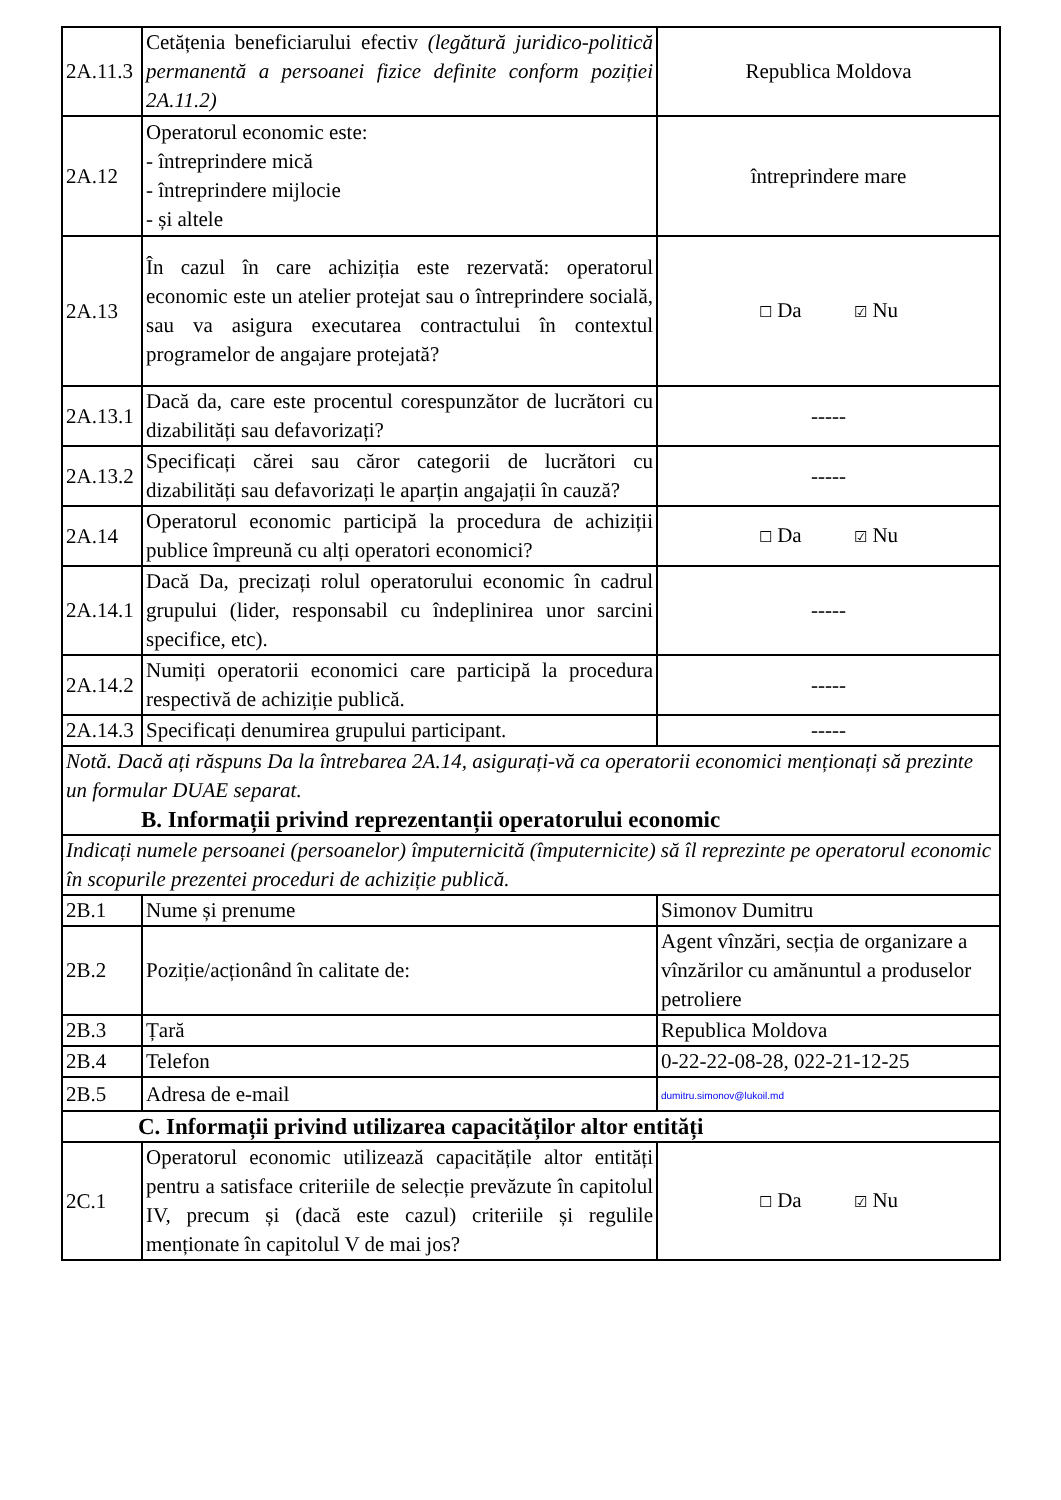| 2A.11.3 | Cetățenia beneficiarului efectiv (legătură juridico-politică permanentă a persoanei fizice definite conform poziției 2A.11.2) | Republica Moldova |
| 2A.12 | Operatorul economic este: - întreprindere mică - întreprindere mijlocie - și altele | întreprindere mare |
| 2A.13 | În cazul în care achiziția este rezervată: operatorul economic este un atelier protejat sau o întreprindere socială, sau va asigura executarea contractului în contextul programelor de angajare protejată? | ☐ Da ☑ Nu |
| 2A.13.1 | Dacă da, care este procentul corespunzător de lucrători cu dizabilități sau defavorizați? | ----- |
| 2A.13.2 | Specificați cărei sau căror categorii de lucrători cu dizabilități sau defavorizați le aparțin angajații în cauză? | ----- |
| 2A.14 | Operatorul economic participă la procedura de achiziții publice împreună cu alți operatori economici? | ☐ Da ☑ Nu |
| 2A.14.1 | Dacă Da, precizați rolul operatorului economic în cadrul grupului (lider, responsabil cu îndeplinirea unor sarcini specifice, etc). | ----- |
| 2A.14.2 | Numiți operatorii economici care participă la procedura respectivă de achiziție publică. | ----- |
| 2A.14.3 | Specificați denumirea grupului participant. | ----- |
| Notă. Dacă ați răspuns Da la întrebarea 2A.14, asigurați-vă ca operatorii economici menționați să prezinte un formular DUAE separat. B. Informații privind reprezentanții operatorului economic | | |
| Indicați numele persoanei (persoanelor) împuternicită (împuternicite) să îl reprezinte pe operatorul economic în scopurile prezentei proceduri de achiziție publică. | | |
| 2B.1 | Nume și prenume | Simonov Dumitru |
| 2B.2 | Poziție/acționând în calitate de: | Agent vînzări, secția de organizare a vînzărilor cu amănuntul a produselor petroliere |
| 2B.3 | Țară | Republica Moldova |
| 2B.4 | Telefon | 0-22-22-08-28, 022-21-12-25 |
| 2B.5 | Adresa de e-mail | dumitru.simonov@lukoil.md |
| C. Informații privind utilizarea capacităților altor entități | | |
| 2C.1 | Operatorul economic utilizează capacitățile altor entități pentru a satisface criteriile de selecție prevăzute în capitolul IV, precum și (dacă este cazul) criteriile și regulile menționate în capitolul V de mai jos? | ☐ Da ☑ Nu |